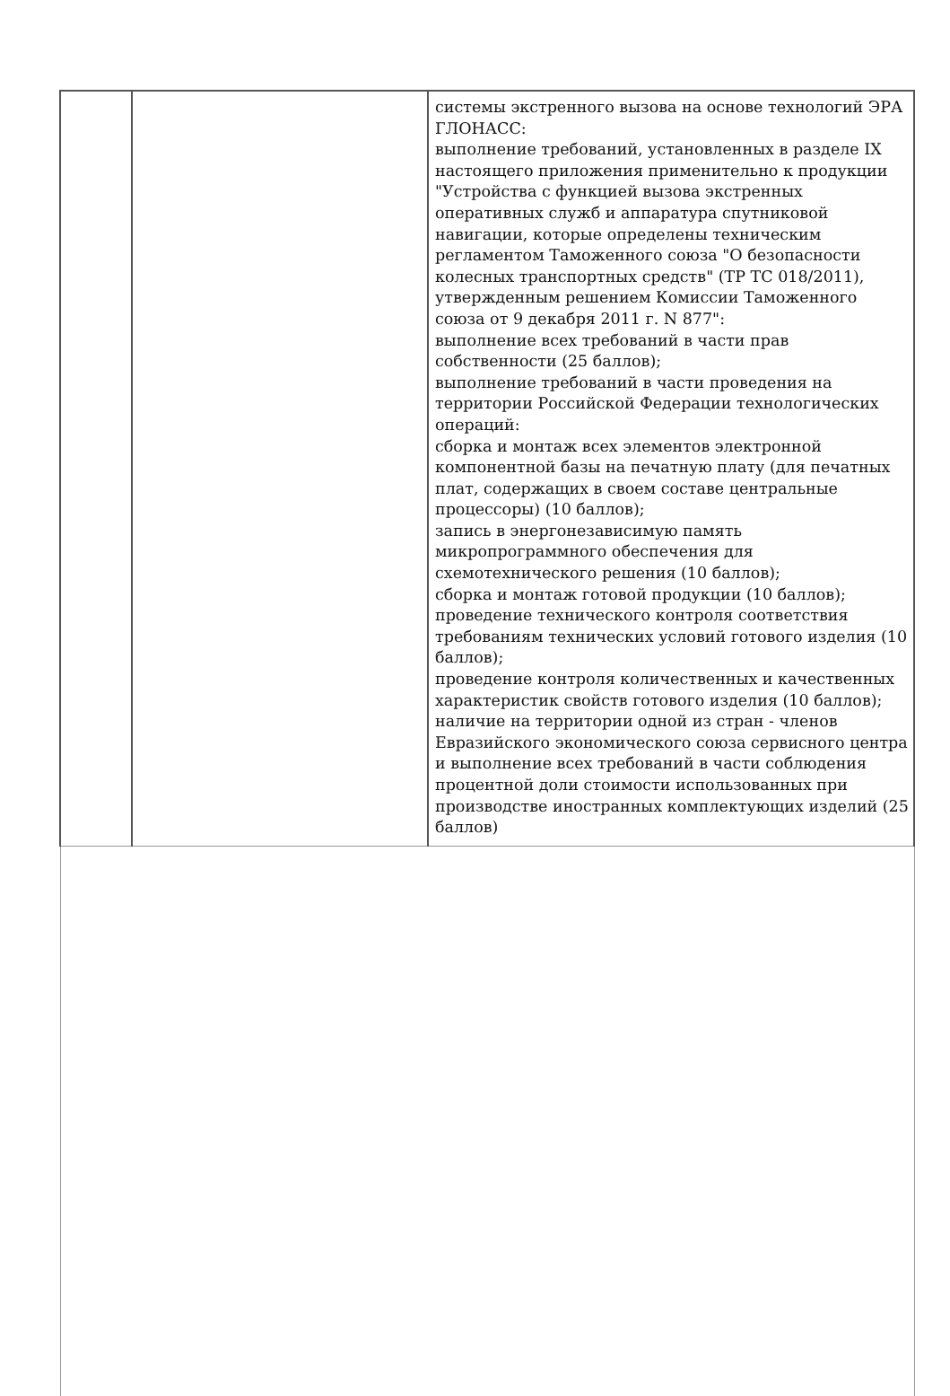| | | системы экстренного вызова на основе технологий ЭРА ГЛОНАСС: выполнение требований, установленных в разделе IX настоящего приложения применительно к продукции "Устройства с функцией вызова экстренных оперативных служб и аппаратура спутниковой навигации, которые определены техническим регламентом Таможенного союза "О безопасности колесных транспортных средств" (ТР ТС 018/2011), утвержденным решением Комиссии Таможенного союза от 9 декабря 2011 г. N 877": выполнение всех требований в части прав собственности (25 баллов); выполнение требований в части проведения на территории Российской Федерации технологических операций: сборка и монтаж всех элементов электронной компонентной базы на печатную плату (для печатных плат, содержащих в своем составе центральные процессоры) (10 баллов); запись в энергонезависимую память микропрограммного обеспечения для схемотехнического решения (10 баллов); сборка и монтаж готовой продукции (10 баллов); проведение технического контроля соответствия требованиям технических условий готового изделия (10 баллов); проведение контроля количественных и качественных характеристик свойств готового изделия (10 баллов); наличие на территории одной из стран - членов Евразийского экономического союза сервисного центра и выполнение всех требований в части соблюдения процентной доли стоимости использованных при производстве иностранных комплектующих изделий (25 баллов) |